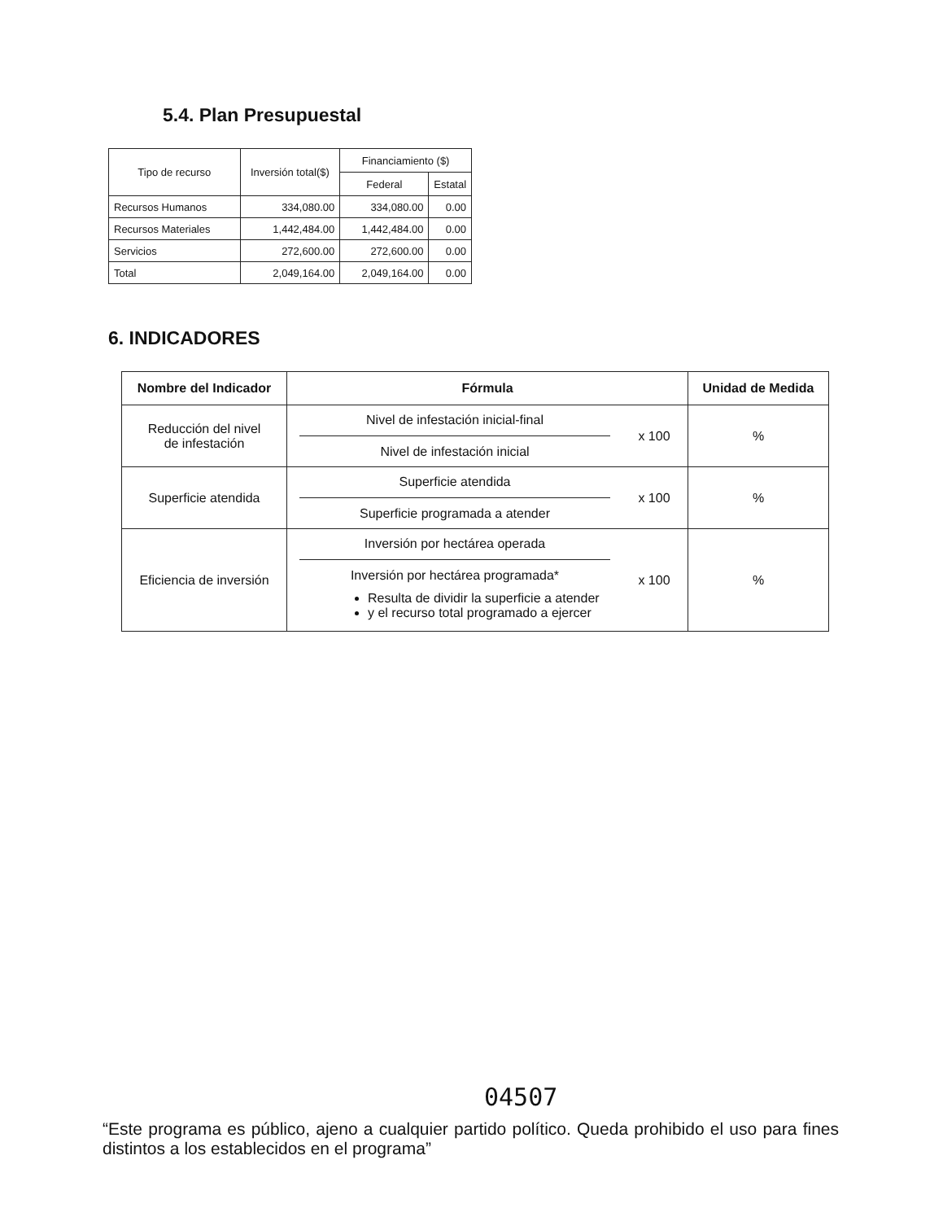5.4. Plan Presupuestal
| Tipo de recurso | Inversión total($) | Financiamiento ($) | |
| --- | --- | --- | --- |
| | | Federal | Estatal |
| Recursos Humanos | 334,080.00 | 334,080.00 | 0.00 |
| Recursos Materiales | 1,442,484.00 | 1,442,484.00 | 0.00 |
| Servicios | 272,600.00 | 272,600.00 | 0.00 |
| Total | 2,049,164.00 | 2,049,164.00 | 0.00 |
6. INDICADORES
| Nombre del Indicador | Fórmula | Unidad de Medida |
| --- | --- | --- |
| Reducción del nivel de infestación | Nivel de infestación inicial-final Nivel de infestación inicial x 100 | % |
| Superficie atendida | Superficie atendida Superficie programada a atender x 100 | % |
| Eficiencia de inversión | Inversión por hectárea operada Inversión por hectárea programada* Resulta de dividir la superficie a atender y el recurso total programado a ejercer x 100 | % |
04507
“Este programa es público, ajeno a cualquier partido político. Queda prohibido el uso para fines distintos a los establecidos en el programa”